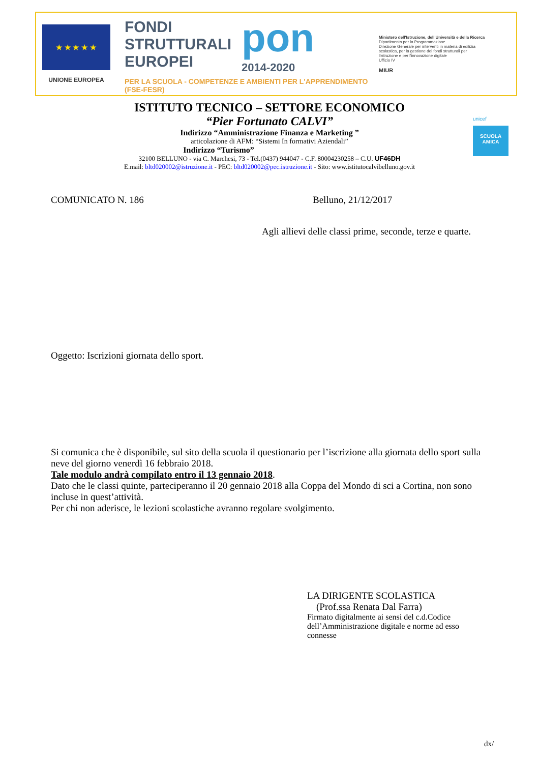★ ★ ★ ★ ★
UNIONE EUROPEA
FONDI
STRUTTURALI
EUROPEI pon 2014-2020
PER LA SCUOLA - COMPETENZE E AMBIENTI PER L'APPRENDIMENTO (FSE-FESR)
Ministero dell'Istruzione, dell'Università e della Ricerca
Dipartimento per la Programmazione
Direzione Generale per interventi in materia di edilizia scolastica, per la gestione dei fondi strutturali per l'istruzione e per l'innovazione digitale
Ufficio IV
MIUR
ISTITUTO TECNICO – SETTORE ECONOMICO
“Pier Fortunato CALVI”
Indirizzo “Amministrazione Finanza e Marketing ”
articolazione di AFM: “Sistemi In formativi Aziendali”
Indirizzo “Turismo”
32100 BELLUNO - via C. Marchesi, 73 - Tel.(0437) 944047 - C.F. 80004230258 – C.U. UF46DH
E.mail: bltd020002@istruzione.it - PEC: bltd020002@pec.istruzione.it - Sito: www.istitutocalvibelluno.gov.it
unicef
SCUOLA AMICA
COMUNICATO N. 186 Belluno, 21/12/2017
Agli allievi delle classi prime, seconde, terze e quarte.
Oggetto: Iscrizioni giornata dello sport.
Si comunica che è disponibile, sul sito della scuola il questionario per l’iscrizione alla giornata dello sport sulla neve del giorno venerdì 16 febbraio 2018.
Tale modulo andrà compilato entro il 13 gennaio 2018.
Dato che le classi quinte, parteciperanno il 20 gennaio 2018 alla Coppa del Mondo di sci a Cortina, non sono incluse in quest’attività.
Per chi non aderisce, le lezioni scolastiche avranno regolare svolgimento.
LA DIRIGENTE SCOLASTICA
(Prof.ssa Renata Dal Farra)
Firmato digitalmente ai sensi del c.d.Codice dell’Amministrazione digitale e norme ad esso connesse
dx/